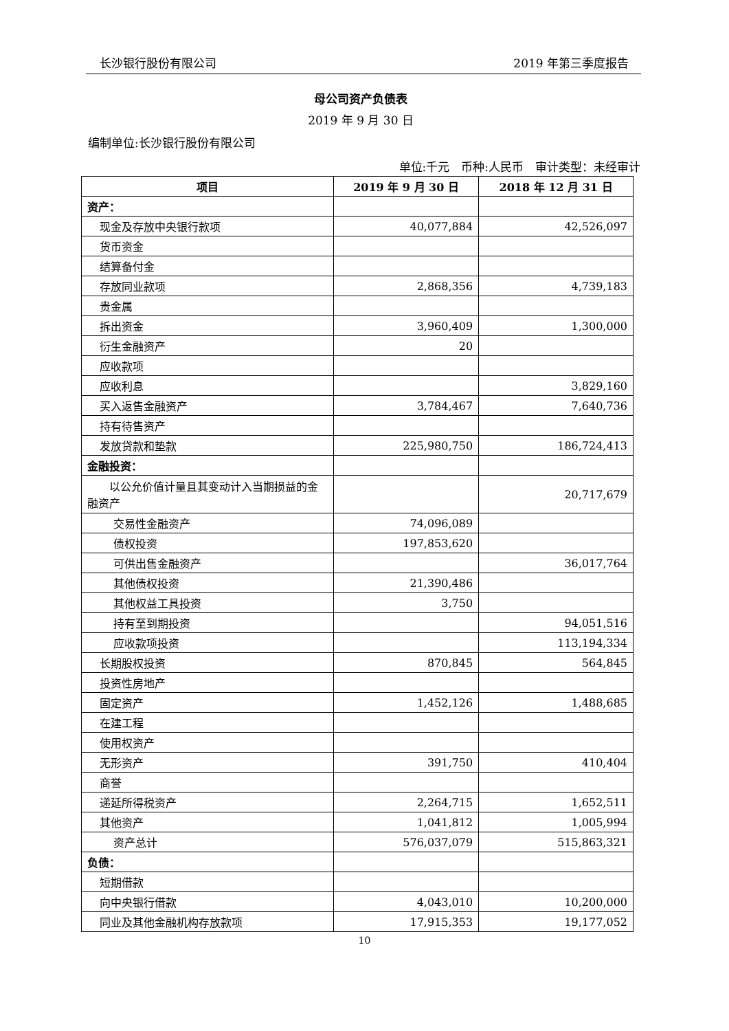长沙银行股份有限公司 2019 年第三季度报告
母公司资产负债表
2019 年 9 月 30 日
编制单位:长沙银行股份有限公司
单位:千元　币种:人民币　审计类型：未经审计
| 项目 | 2019 年 9 月 30 日 | 2018 年 12 月 31 日 |
| --- | --- | --- |
| 资产： | | |
| 现金及存放中央银行款项 | 40,077,884 | 42,526,097 |
| 货币资金 | | |
| 结算备付金 | | |
| 存放同业款项 | 2,868,356 | 4,739,183 |
| 贵金属 | | |
| 拆出资金 | 3,960,409 | 1,300,000 |
| 衍生金融资产 | 20 | |
| 应收款项 | | |
| 应收利息 | | 3,829,160 |
| 买入返售金融资产 | 3,784,467 | 7,640,736 |
| 持有待售资产 | | |
| 发放贷款和垫款 | 225,980,750 | 186,724,413 |
| 金融投资： | | |
| 以公允价值计量且其变动计入当期损益的金融资产 | | 20,717,679 |
| 交易性金融资产 | 74,096,089 | |
| 债权投资 | 197,853,620 | |
| 可供出售金融资产 | | 36,017,764 |
| 其他债权投资 | 21,390,486 | |
| 其他权益工具投资 | 3,750 | |
| 持有至到期投资 | | 94,051,516 |
| 应收款项投资 | | 113,194,334 |
| 长期股权投资 | 870,845 | 564,845 |
| 投资性房地产 | | |
| 固定资产 | 1,452,126 | 1,488,685 |
| 在建工程 | | |
| 使用权资产 | | |
| 无形资产 | 391,750 | 410,404 |
| 商誉 | | |
| 递延所得税资产 | 2,264,715 | 1,652,511 |
| 其他资产 | 1,041,812 | 1,005,994 |
| 资产总计 | 576,037,079 | 515,863,321 |
| 负债： | | |
| 短期借款 | | |
| 向中央银行借款 | 4,043,010 | 10,200,000 |
| 同业及其他金融机构存放款项 | 17,915,353 | 19,177,052 |
10